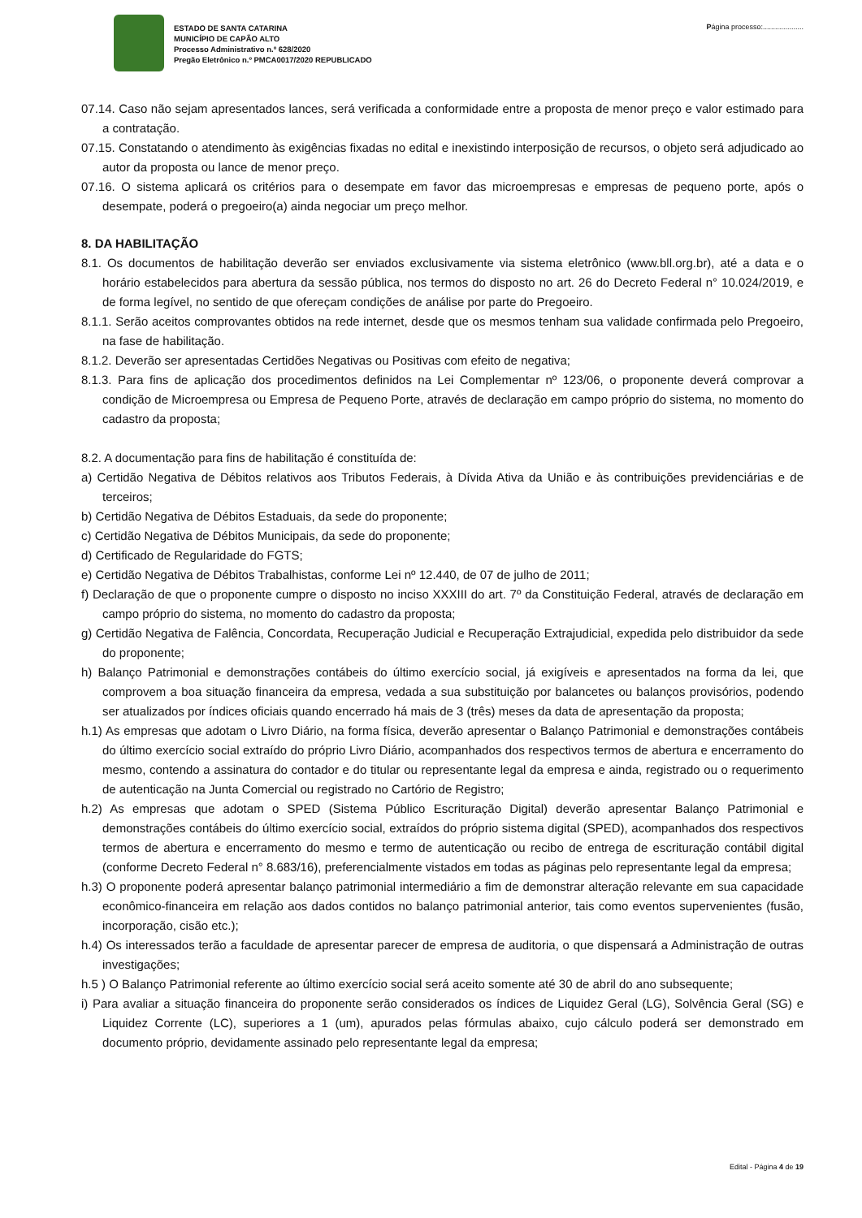ESTADO DE SANTA CATARINA
MUNICÍPIO DE CAPÃO ALTO
Processo Administrativo n.º 628/2020
Pregão Eletrônico n.º PMCA0017/2020 REPUBLICADO
Página processo:....................
07.14. Caso não sejam apresentados lances, será verificada a conformidade entre a proposta de menor preço e valor estimado para a contratação.
07.15. Constatando o atendimento às exigências fixadas no edital e inexistindo interposição de recursos, o objeto será adjudicado ao autor da proposta ou lance de menor preço.
07.16. O sistema aplicará os critérios para o desempate em favor das microempresas e empresas de pequeno porte, após o desempate, poderá o pregoeiro(a) ainda negociar um preço melhor.
8. DA HABILITAÇÃO
8.1. Os documentos de habilitação deverão ser enviados exclusivamente via sistema eletrônico (www.bll.org.br), até a data e o horário estabelecidos para abertura da sessão pública, nos termos do disposto no art. 26 do Decreto Federal n° 10.024/2019, e de forma legível, no sentido de que ofereçam condições de análise por parte do Pregoeiro.
8.1.1. Serão aceitos comprovantes obtidos na rede internet, desde que os mesmos tenham sua validade confirmada pelo Pregoeiro, na fase de habilitação.
8.1.2. Deverão ser apresentadas Certidões Negativas ou Positivas com efeito de negativa;
8.1.3. Para fins de aplicação dos procedimentos definidos na Lei Complementar nº 123/06, o proponente deverá comprovar a condição de Microempresa ou Empresa de Pequeno Porte, através de declaração em campo próprio do sistema, no momento do cadastro da proposta;
8.2. A documentação para fins de habilitação é constituída de:
a) Certidão Negativa de Débitos relativos aos Tributos Federais, à Dívida Ativa da União e às contribuições previdenciárias e de terceiros;
b) Certidão Negativa de Débitos Estaduais, da sede do proponente;
c) Certidão Negativa de Débitos Municipais, da sede do proponente;
d) Certificado de Regularidade do FGTS;
e) Certidão Negativa de Débitos Trabalhistas, conforme Lei nº 12.440, de 07 de julho de 2011;
f) Declaração de que o proponente cumpre o disposto no inciso XXXIII do art. 7º da Constituição Federal, através de declaração em campo próprio do sistema, no momento do cadastro da proposta;
g) Certidão Negativa de Falência, Concordata, Recuperação Judicial e Recuperação Extrajudicial, expedida pelo distribuidor da sede do proponente;
h) Balanço Patrimonial e demonstrações contábeis do último exercício social, já exigíveis e apresentados na forma da lei, que comprovem a boa situação financeira da empresa, vedada a sua substituição por balancetes ou balanços provisórios, podendo ser atualizados por índices oficiais quando encerrado há mais de 3 (três) meses da data de apresentação da proposta;
h.1) As empresas que adotam o Livro Diário, na forma física, deverão apresentar o Balanço Patrimonial e demonstrações contábeis do último exercício social extraído do próprio Livro Diário, acompanhados dos respectivos termos de abertura e encerramento do mesmo, contendo a assinatura do contador e do titular ou representante legal da empresa e ainda, registrado ou o requerimento de autenticação na Junta Comercial ou registrado no Cartório de Registro;
h.2) As empresas que adotam o SPED (Sistema Público Escrituração Digital) deverão apresentar Balanço Patrimonial e demonstrações contábeis do último exercício social, extraídos do próprio sistema digital (SPED), acompanhados dos respectivos termos de abertura e encerramento do mesmo e termo de autenticação ou recibo de entrega de escrituração contábil digital (conforme Decreto Federal n° 8.683/16), preferencialmente vistados em todas as páginas pelo representante legal da empresa;
h.3) O proponente poderá apresentar balanço patrimonial intermediário a fim de demonstrar alteração relevante em sua capacidade econômico-financeira em relação aos dados contidos no balanço patrimonial anterior, tais como eventos supervenientes (fusão, incorporação, cisão etc.);
h.4) Os interessados terão a faculdade de apresentar parecer de empresa de auditoria, o que dispensará a Administração de outras investigações;
h.5 ) O Balanço Patrimonial referente ao último exercício social será aceito somente até 30 de abril do ano subsequente;
i) Para avaliar a situação financeira do proponente serão considerados os índices de Liquidez Geral (LG), Solvência Geral (SG) e Liquidez Corrente (LC), superiores a 1 (um), apurados pelas fórmulas abaixo, cujo cálculo poderá ser demonstrado em documento próprio, devidamente assinado pelo representante legal da empresa;
Edital - Página 4 de 19